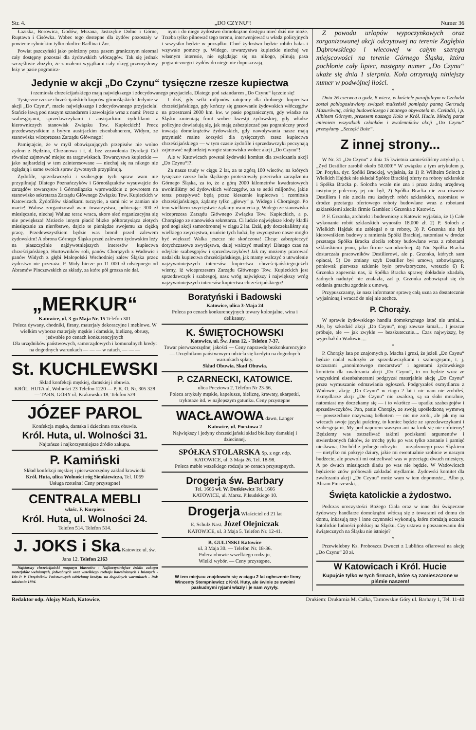Str. 4. „DO CZYNU“! Numer 36
Łaziska, Borowica, Godów, Mszana, Jastrzębie Dolne i Górne, Ruptawa i Cisówka. Wobec tego dostepne dla żydów pozostały w powiecie rybnickim tylko okolice Radlina i Żor.
Powiat pszczyński jako położony poza pasem granicznym nieomal cały dostępny pozostał dla żydowskich włóczęgów. Tak się jednak szczęśliwie złożyło, że z małemi wyjątkami cały okręg przemysłowy leży w pasie pogranicz-
nym i do niego żydostwo domokrążne dostępu mieć dziś nie może. Trzeba tylko pilnować tego terenu, interwenjować u władz policyjnych i wszystko będzie w porządku. Choć żydostwo będzie robiło hałas i wzywało pomocy p. Widego, towarzystwa kupieckie niechaj we własnym interesie, nie oglądając się na nikogo, pilnują pasa pogranicznego i żydów do niego nie dopuszczają.
Jedynie w akcji „Do Czynu“ tysięczne rzesze kupiectwa
i rzemiosła chrześcijańskiego mają największego i zdecydowanego przyjaciela. Dlatego pod sztandarem „Do Czynu“ łączcie się!
Tysięczne rzesze chrześcijańskich kupców górnośląskich! Jedynie w akcji „Do Czynu“, macie największego i zdecydowanego przyjaciela! Stańcie ławą pod naszym sztandarem i zawołajcie wraz z nami: Precz z szabesgojami, sprzedawczykami i austrjackimi żydofilami z kierowniczych stanowisk Związku Tow. Kupieckich! Precz przedewszystkiem z byłym austrjackim eisenbahnerem, Widym, ze stanowiska wiceprezesa Zarządu Głównego!
Pamiętajcie, że w myśl obowiązujących przepisów nie wolno żydom z Będzina, Chrzanowa i t. d. bez zezwolenia Dyrekcji Ceł również zajmować miejsc na targowiskach. Towarzystwa kupieckie — jako najbardziej w tem zainteresowane — niechaj się na nikogo nie oglądają i same swoich spraw żywotnych przypilnują.
Żydofile, sprzedawczyki i szabesgoje tych spraw wam nie przypilnują! Dlatego Poznańczyków i Górnoślązaków wysuwajcie do zarządów towarzystw i Górnoślązaka wprowadźcie z powrotem na stanowisko sekretarza Zarządu Głównego Związku Tow. Kupieckich w Katowicach. Żydofilów składkami tuczycie, a sami nic w zamian nie macie! Walusz zorganizował wam towarzystwa, pobierając 300 zł miesięcznie, niechaj Walusz teraz wraca, skoro sieć organizacyjna się nie powiększa! Możecie innym płacić blizko półtoratysiąca złotych miesięcznie za nieróbstwo, dajcie te pieniądze swojemu za ciężką pracę. Przedewszystkiem będzie was bronił przed zalewem żydowskim! A obrona Górnego Śląska przed zalewem żydowskim leży na płaszczyźnie najżywotniejszych interesów kupiectwa chrześcijańskiego. Hurtowników soli, panów Chorążych z Wadowic i panów Widych z głębi Małopolski Wschodniej zalew Śląska przez żydostwo nie przeraża. P. Widy bierze po 11 000 zł odstępnego od Abramów Pinczewskich za składy, za które pół grosza nie dał.
I dziś, gdy setki miljonów ratujemy dla drobnego kupiectwa chrześcijańskiego, gdy kończy się grasowanie żydowskich włóczęgów na przestrzeni 2000 km. kw. w pasie pogranicznym, gdy władze na Śląsku zmieniają front wobec kwestji żydowskiej, gdy władze policyjne dowiadują się, jak mają zabezpieczać pas pograniczny przed inwazją domokrążców żydowskich, gdy nawoływania nasze mają przynieść realne korzyści dla tysięcznych rzesz kupiectwa chrześcijańskiego — w tym czasie żydofile i sprzedawczyki poczynają zajmować najbardziej wrogie stanowisko wobec akcji „Do Czynu“!
Ale w Katowicach powstał żydowski komitet dla zwalczania akcji „Do Czynu“!?!
Za nasze trudy w ciągu 2 lat, za te zgórą 100 wieców, na których tysięczne rzesze ludu śląskiego protestowały przeciwko zarządzeniu Górnego Śląska, za to, że z górą 2000 kilometrów kwadratowych uwolniliśmy od żydowskich włóczęgów, za te setki miljonów, jakie teraz przepływać będą przez kieszenie kupiectwa i rzemiosła chrześcijańskiego, żądamy tylko „głowy“ p. Widego i Chorążego. Po tem wielkiem zwycięstwie żądamy usunięcia p. Widego ze stanowiska wiceprezesa Zarządu Głównego Związku Tow. Kupieckich, a p. Chorążego ze stanowiska sekretarza. Ci ludzie największe kłody kładli pod nogi akcji samoobronnej w ciągu 2 lat. Dziś, gdy doczekaliśmy się wielkiego zwycięstwa, usuńcie tych ludzi, by zwycięstwo nasze mogło być większe! Walka jeszcze nie skończona! Chcąc zabezpieczyć dotychczasowe zwycięstwa, dalej walczyć musimy! Dlatego czas na odejście szabesgojów i sprzedawczyków! Jak my możemy pracować nadal dla kupiectwa chrześcijańskiego, jak mamy walczyć o utrwalenie najżywotniejszych interesów kupiectwa chrześcijańskiego,jeżeli wiemy, iż wiceprezesem Zarządu Głównego Tow. Kupieckich jest sprzedawczyk i szabesgoj, nasz wróg największy i największy wróg najżywotniejszych interesów kupiectwa chrześcijańskiego?
„MERKUR“
Katowice, ul. 3-go Maja Nr. 15 Telefon 301
Poleca dywany, chodniki, firany, materjały dekoracyjne i meblowe. W wielkim wyborze materjały męskie i damskie, bieliznę, obrusy, jedwabie po cenach konkurencyjnych
Dla urzędników państwowych, samorządowych i komunalnych kredyt na dogodnych warunkach — — — w ratach. — — —
St. KUCHLEWSKI
Skład konfekcji męskiej, damskiej i obuwia.
KRÓL. HUTA ul. Wolności 23 Telefon 1220 — P. K. O. Nr. 305 328 — TARN. GÓRY ul. Krakowska 18. Telefon 529
JÓZEF PAROL
Konfekcja męska, damska i dziecinna oraz obuwie.
Król. Huta, ul. Wolności 31.
Najtańsze i najkorzystniejsze źródło zakupu.
P. Kamiński
Skład konfekcji męskiej i pierwszorzędny zakład krawiecki
Król. Huta, ulica Wolności róg Sienkiewicza, Tel. 1069
Usługa rzetelna! Ceny przystępne!
CENTRALA MEBLI
właśc. F. Kurpierz
Król. Huta, ul. Wolności 24.
Telefon 514. Telefon 514.
J. JOKS i Ska Katowice ul. św. Jana 12. Telefon 2163
Najstarszy chrześcijański magazyn bławatów - Najkorzystniejsze źródło zakupu materjałów wełnianych, jedwabnych oraz wszelkiego rodzaju bawełnianych i lnianych - Dla P. P. Urzędników Państwowych udzielamy kredytu na dogodnych warunkach - Rok założenia 1894.
Boratyński i Badowski
Katowice, ulica 3-Maja 24
Poleca po cenach konkurencyjnych towary kolonjalne, wina i delikatesy.
K. ŚWIĘTOCHOWSKI
Katowice, ul. Św. Jana 12. - Telefon 7-37.
Towar pierwszorzędnej jakości — Ceny naprawdę bezkonkurencyjne — Urzędnikom państwowym udziela się kredytu na dogodnych warunkach spłaty.
Skład Obuwia. Skad Obuwia.
P. CZARNECKI, KATOWICE.
ulica Pocztowa 2. Telefon Nr 23-66.
Poleca artykuły męskie, kapelusze, bieliznę, krawaty, skarpetki, trykotaże itd. w najlepszym gatunku. Ceny przystępne
WACŁAWOWA dawn. Langer
Katowice, ul. Pocztowa 2
Największy i jedyny chrześcijański skład bielizny damskiej i dziecinnej.
SPÓŁKA STOLARSKA Sp. z ogr. odp.
KATOWICE, ul. 3 Maja 26. Tel. 18-98.
Poleca meble wszelkiego rodzaju po cenach przystępnych.
Drogerja św. Barbary
Tel. 1666 wł. W. Dutkiewicz Tel. 1666
KATOWICE, ul. Marsz. Piłsudskiego 10.
Drogerja Właściciel od 21 lat
E. Schulz Nast. Józef Olejniczak
KATOWICE, ul. 3 Maja 5. Telefon Nr. 12-41.
B. GULIŃSKI Katowice
ul. 3 Maja 30. — Telefon Nr. 18-36.
Poleca obuwie wszelkiego rodzaju.
Wielki wybór. — Ceny przystępne.
W tem miejscu znajdowało się w ciągu 2 lat ogłoszenie firmy Wincenty Stempniewicz z Król. Huty, ale świnie ze swoimi paskudnymi ryjami wlazły i je nam wyryły.
Z powodu urlopów wypoczynkowych oraz zorganizowanej akcji odczytowej na terenie Zagłębia Dąbrowskiego i wiecowej w całym szeregu miejscowości na terenie Górnego Śląska, która pochłonie cały lipiec, następny numer „Do Czynu“ ukaże się dnia 1 sierpnia. Koła otrzymują niniejszy numer w podwójnej ilości.
*
Dnia 26 czerwca o godz. 8 wiecz. w kościele parafjalnym w Czeladzi został pobłogosławiony związek małżeński pomiędzy panną Gertrudą Mazurówną, córką budowniczego i znanego obywatela m. Czeladzi, i p. Albinem Górnym, prezesem naszego Koła w Król. Hucie. Młodej parze imieniem wszystkich członków i zwolenników akcji „Do Czynu“ przesyłamy „Szczęść Boże“.
Z innej strony...
W Nr. 31 „Do Czynu“ z dnia 15 kwietnia zamieściliśmy artykuł p. t. „Żyd Destilier zarobił około 50.000!“ W związku z tym artykułem p. Dr. Potyka, dyr. Spółki Brackiej, wyjaśnia, że 1) P. Wilhelm Soloch z Wielkich Hajduk nie składał Spółce Brackiej oferty na roboty szklarskie i Spółka Bracka p. Solocha wcale nie zna i przez żadną urzędową instytucję polecony jej nie był, 2) Spółka Bracka nie zna również Destiliera i nie zleciła mu żadnych robót szklarskich, natomiast w drodze przetargu ofertowego roboty budowlane wraz z robotami szklarskiemi zleciła firmie Gambiec i Grzonka z Katowic.
P. F. Grzonka, architekt i budowniczy z Katowic wyjaśnia, że 1) Całe wykonanie robót szklarskich wynosiło 18.000 zł. 2) P. Soloch z Wielkich Hajduk nie zabiegał o te roboty, 3) P. Grzonka nie był kierownikiem budowy z ramienia Spółki Brackiej, natomiast w drodze przetargu Spółka Bracka zleciła roboty budowlane wraz z robotami szklarskiemi jemu, jako firmie samodzielnej, 4) Nie Spółka Bracka dostarczała pracowników Destilierowi, ale p. Grzonka, których sam opłacał, 5) Do zmiany szyb Destilier był umową zobowiązany, ponieważ pierwsze szklenie było prowizoryczne, wreszcie 6) P. Grzonka zapewnia nas, iż Spółka Bracka sprawę dokładnie zbadała, żadnych nadużyć nie znalazła, zaś p. Grzonka zobowiązał się do oddania gmachu zgodnie z umową.
Przypuszczamy, że nasz informator sprawę całą uzna za dostatecznie wyjaśnioną i wracać do niej nie zechce.
P. Chorąży.
W sprawie żydowskiego handlu domokrążnego latać nie umiał.... Ale, by szkodzić akcji „Do Czynu“, nogi zawsze łamał.... I jeszcze próbuje, ale — jak zwykle — bezskutecznie.... Czas najwyższy, by wyjechał do Wadowic....
*
P. Chorąży lata po znajomych p. Macha i grozi, że jeżeli „Do Czynu“ będzie nadal walczyło ze sprzedawczykami i szabesgojami, t. j. szczurami „anonimowego mocarstwa“ i agentami żydowskiego komitetu dla zwalczania akcji „Do Czynu“, to on będzie wraz ze wszystkimi eisenbahnerami podgryzał materjalnie akcję „Do Czynu“ przez wymuszanie odmawiania ogłoszeń. Podgryzałeś exmydlarzu z Wadowic, akcję „Do Czynu“ w ciągu 2 lat i nic nam nie zrobiłeś. Exmydlarze akcji „Do Czynu“ nie zwalczą, są za słabi moralnie, natomiast my doczekamy się — i to wkrótce — upadku szabesgojów i sprzedawczyków. Pan, panie Chorąży, ze swoją upośledzoną wymową — powszechnie nazywaną bełkotem — nic nie zrobi, ale jak my na wiecach swoje języki puścimy, to koniec będzie ze sprzedawczykami i szabesgojami. My pod naporem waszym ani na krok się nie cofniemy! Będziemy was ostrzeliwać takimi pociskami argumentów i stwierdzonych faktów, że trochę pyłu po was tylko zostanie i pamięć niesławna. Dochód z jednego odczytu — urządzonego poza Śląskiem — nietylko mi pokryje dziury, jakie mi ewentualnie zrobicie w naszym budżecie, ale pozwoli mi ostrzeliwać was w przeciągu dwuch miesięcy. A po dwuch miesiącach śladu po was nie będzie. W Wadowicach będziecie znów próbowali zakładać mydlarnie. Żydowski komitet dla zwalczania akcji „Do Czynu“ może wam w tem dopomoże... Albo p. Abram Pinczewski...
Święta katolickie a żydostwo.
Podczas uroczystości Bożego Ciała oraz w inne dni świąteczne żydowscy handlarze domokrążni włóczą się z towarami od domu do domu, inkasują raty i inne czynności wykonują, które obrażają uczucia katolickie ludności polskiej na Śląsku. Czy ustawa o poszanowaniu dni świątecznych na Śląsku nie istnieje?
*
Przewielebny Ks. Proboszcz Dwucet z Lublińca ofiarował na akcję „Do Czynu“ 20 zł.
W Katowicach i Król. Hucie
Kupujcie tylko w tych firmach, które są zamieszczone w piśmie naszem!
Redaktor odp. Alojzy Mach, Katowice. Drukiem: Drukarnia M. Całka, Tarnowskie Góry ul. Barbary 1, Tel. 11-40